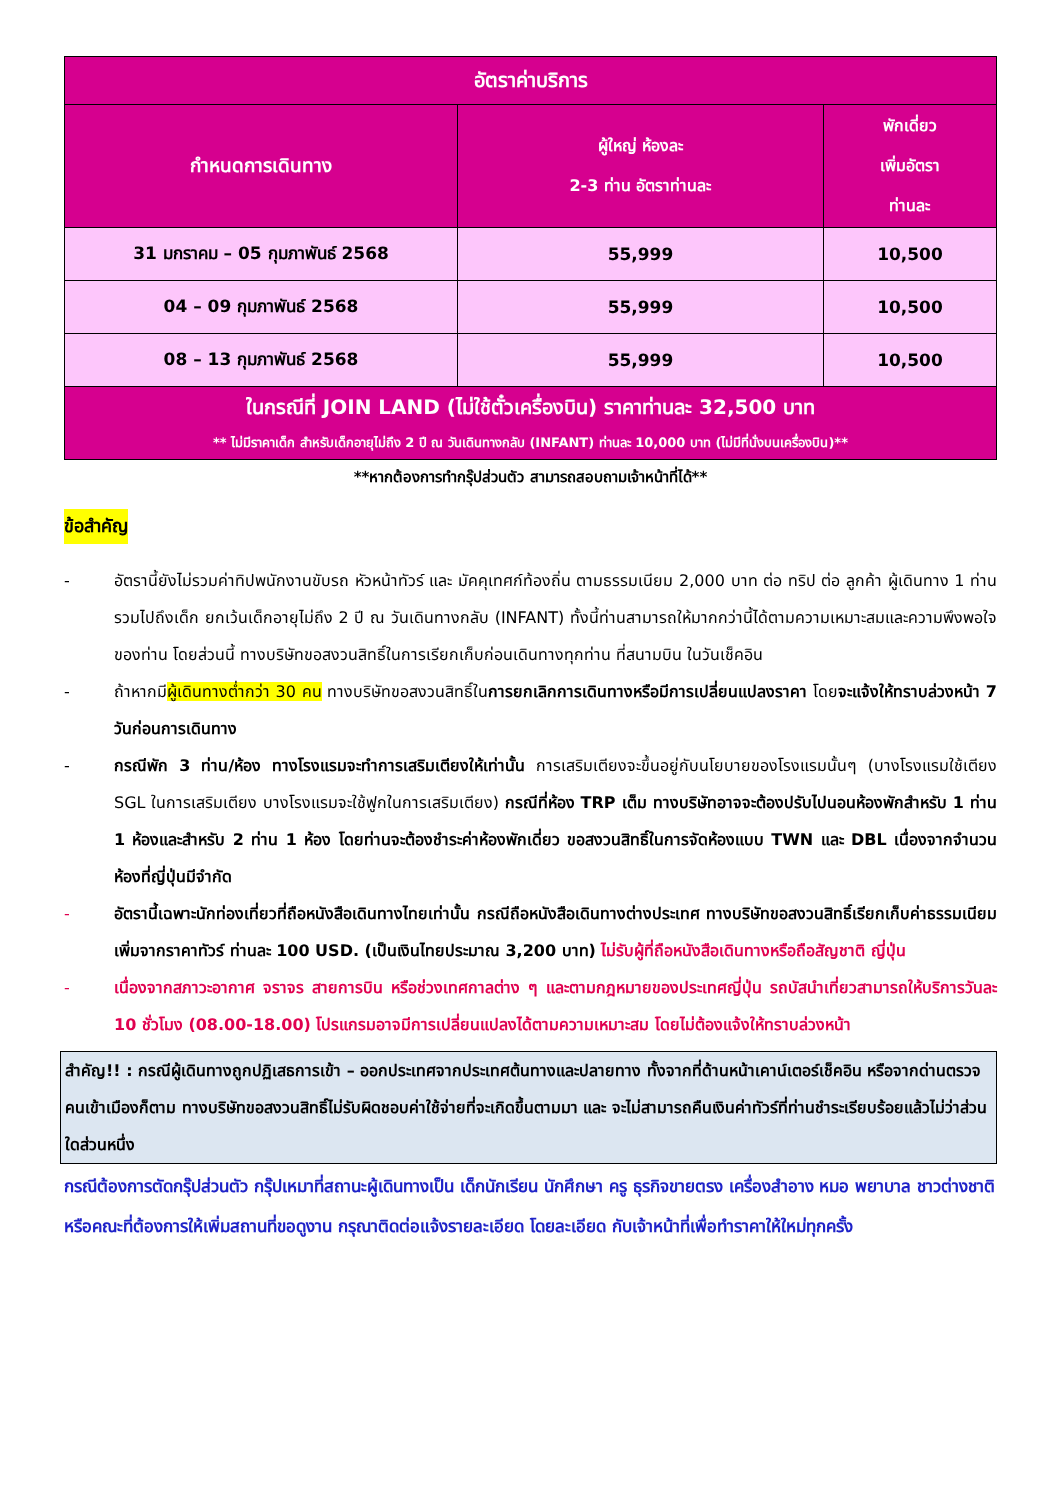| อัตราค่าบริการ | | |
| --- | --- | --- |
| กำหนดการเดินทาง | ผู้ใหญ่ ห้องละ 2-3 ท่าน อัตราท่านละ | พักเดี่ยว เพิ่มอัตรา ท่านละ |
| 31 มกราคม – 05 กุมภาพันธ์ 2568 | 55,999 | 10,500 |
| 04 – 09 กุมภาพันธ์ 2568 | 55,999 | 10,500 |
| 08 – 13 กุมภาพันธ์ 2568 | 55,999 | 10,500 |
| ในกรณีที่ JOIN LAND (ไม่ใช้ตั๋วเครื่องบิน) ราคาท่านละ 32,500 บาท ** ไม่มีราคาเด็ก สำหรับเด็กอายุไม่ถึง 2 ปี ณ วันเดินทางกลับ (INFANT) ท่านละ 10,000 บาท (ไม่มีที่นั่งบนเครื่องบิน)** | | |
**หากต้องการทำกรุ๊ปส่วนตัว สามารถสอบถามเจ้าหน้าที่ได้**
ข้อสำคัญ
- อัตรานี้ยังไม่รวมค่าทิปพนักงานขับรถ หัวหน้าทัวร์ และ มัคคุเทศก์ท้องถิ่น ตามธรรมเนียม 2,000 บาท ต่อ ทริป ต่อ ลูกค้า ผู้เดินทาง 1 ท่าน รวมไปถึงเด็ก ยกเว้นเด็กอายุไม่ถึง 2 ปี ณ วันเดินทางกลับ (INFANT) ทั้งนี้ท่านสามารถให้มากกว่านี้ได้ตามความเหมาะสมและความพึงพอใจของท่าน โดยส่วนนี้ ทางบริษัทขอสงวนสิทธิ์ในการเรียกเก็บก่อนเดินทางทุกท่าน ที่สนามบิน ในวันเช็คอิน
- ถ้าหากมีผู้เดินทางต่ำกว่า 30 คน ทางบริษัทขอสงวนสิทธิ์ในการยกเลิกการเดินทางหรือมีการเปลี่ยนแปลงราคา โดยจะแจ้งให้ทราบล่วงหน้า 7 วันก่อนการเดินทาง
- กรณีพัก 3 ท่าน/ห้อง ทางโรงแรมจะทำการเสริมเตียงให้เท่านั้น การเสริมเตียงจะขึ้นอยู่กับนโยบายของโรงแรมนั้นๆ (บางโรงแรมใช้เตียง SGL ในการเสริมเตียง บางโรงแรมจะใช้ฟูกในการเสริมเตียง) กรณีที่ห้อง TRP เต็ม ทางบริษัทอาจจะต้องปรับไปนอนห้องพักสำหรับ 1 ท่าน 1 ห้องและสำหรับ 2 ท่าน 1 ห้อง โดยท่านจะต้องชำระค่าห้องพักเดี่ยว ขอสงวนสิทธิ์ในการจัดห้องแบบ TWN และ DBL เนื่องจากจำนวนห้องที่ญี่ปุ่นมีจำกัด
- อัตรานี้เฉพาะนักท่องเที่ยวที่ถือหนังสือเดินทางไทยเท่านั้น กรณีถือหนังสือเดินทางต่างประเทศ ทางบริษัทขอสงวนสิทธิ์เรียกเก็บค่าธรรมเนียมเพิ่มจากราคาทัวร์ ท่านละ 100 USD. (เป็นเงินไทยประมาณ 3,200 บาท) ไม่รับผู้ที่ถือหนังสือเดินทางหรือถือสัญชาติ ญี่ปุ่น
- เนื่องจากสภาวะอากาศ จราจร สายการบิน หรือช่วงเทศกาลต่าง ๆ และตามกฎหมายของประเทศญี่ปุ่น รถบัสนำเที่ยวสามารถให้บริการวันละ 10 ชั่วโมง (08.00-18.00) โปรแกรมอาจมีการเปลี่ยนแปลงได้ตามความเหมาะสม โดยไม่ต้องแจ้งให้ทราบล่วงหน้า
สำคัญ!! : กรณีผู้เดินทางถูกปฏิเสธการเข้า – ออกประเทศจากประเทศต้นทางและปลายทาง ทั้งจากที่ด้านหน้าเคาน์เตอร์เช็คอิน หรือจากด่านตรวจคนเข้าเมืองก็ตาม ทางบริษัทขอสงวนสิทธิ์ไม่รับผิดชอบค่าใช้จ่ายที่จะเกิดขึ้นตามมา และ จะไม่สามารถคืนเงินค่าทัวร์ที่ท่านชำระเรียบร้อยแล้วไม่ว่าส่วนใดส่วนหนึ่ง
กรณีต้องการตัดกรุ๊ปส่วนตัว กรุ๊ปเหมาที่สถานะผู้เดินทางเป็น เด็กนักเรียน นักศึกษา ครู ธุรกิจขายตรง เครื่องสำอาง หมอ พยาบาล ชาวต่างชาติ หรือคณะที่ต้องการให้เพิ่มสถานที่ขอดูงาน กรุณาติดต่อแจ้งรายละเอียด โดยละเอียด กับเจ้าหน้าที่เพื่อทำราคาให้ใหม่ทุกครั้ง